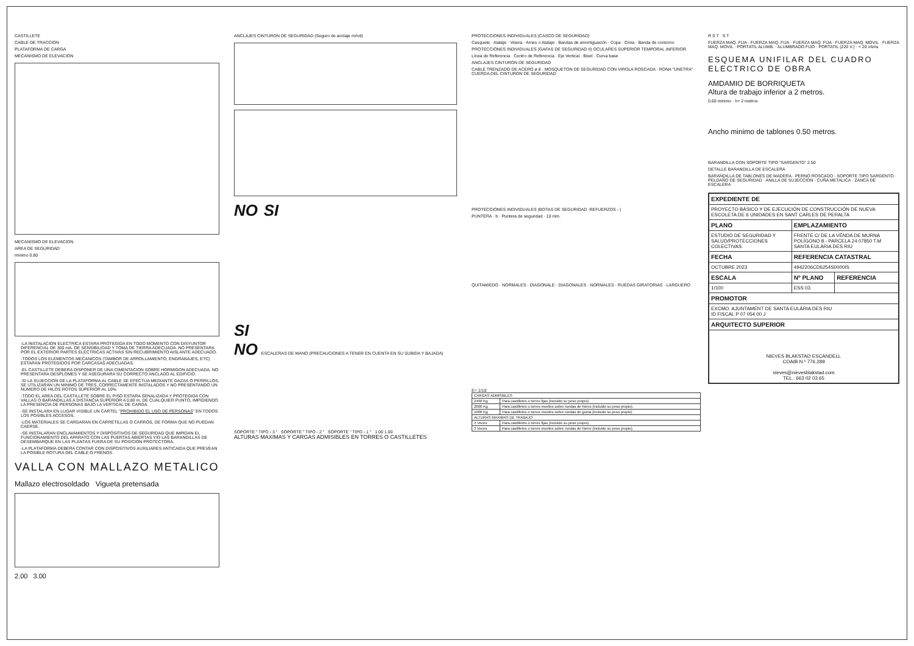CASTILLETE
CABLE DE TRACCION
PLATAFORMA DE CARGA
MECANISMO DE ELEVACION
MECANISMO DE ELEVACION
AREA DE SEGURIDAD
minimo 0.80
-LA INSTALACION ELECTRICA ESTARA PROTEGIDA EN TODO MOMENTO CON DISYUNTOR DIFERENCIAL DE 300 mA. DE SENSIBILIDAD Y TOMA DE TIERRA ADECUADA. NO PRESENTARA POR EL EXTERIOR PARTES ELECTRICAS ACTIVAS SIN RECUBRIMIENTO AISLANTE ADECUADO.
-TODOS LOS ELEMENTOS MECANICOS (TAMBOR DE ARROLLAMIENTO, ENGRANAJES, ETC) ESTARAN PROTEGIDOS POR CARCASAS ADECUADAS.
-EL CASTILLETE DEBERA DISPONER DE UNA CIMENTACION SOBRE HORMIGON ADECUADA. NO PRESENTARA DESPLOMES Y SE ASEGURARA SU CORRECTO ANCLADO AL EDIFICIO.
-SI LA SUJECCION DE LA PLATAFORMA AL CABLE SE EFECTUA MEDIANTE GAZAS O PERRILLOS, SE UTILIZARAN UN MINIMO DE TRES, CORRECTAMENTE INSTALADOS Y NO PRESENTANDO UN NUMERO DE HILOS ROTOS SUPERIOR AL 10%.
-TODO EL AREA DEL CASTILLETE SOBRE EL PISO ESTARA SENALIZADA Y PROTEGIDA CON VALLAS O BARANDILLAS A DISTANCIA SUPERIOR A 0.80 m. DE CUALQUIER PUNTO, IMPIDIENDO LA PRESENCIA DE PERSONAS BAJO LA VERTICAL DE CARGA.
-SE INSTALARA EN LUGAR VISIBLE UN CARTEL "PROHIBIDO EL USO DE PERSONAS" EN TODOS LOS POSIBLES ACCESOS.
-LOS MATERIALES SE CARGARAN EN CARRETILLAS O CARROS, DE FORMA QUE NO PUEDAN CAERSE.
-SE INSTALARAN ENCLAVAMIENTOS Y DISPOSITIVOS DE SEGURIDAD QUE IMPIDAN EL FUNCIONAMIENTO DEL APARATO CON LAS PUERTAS ABIERTAS Y/O LAS BARANDILLAS DE DESEMBARQUE EN LAS PLANTAS FUERA DE SU POSICION PROTECTORA.
-LA PLATAFORMA DEBERA CONTAR CON DISPOSITIVOS AUXILIARES ANTICAIDA QUE PREVEAN LA POSIBLE ROTURA DEL CABLE O FRENOS.
VALLA CON MALLAZO METALICO
Mallazo electrosoldado Vigueta pretensada
2.00 3.00
ANCLAJES CINTURON DE SEGURIDAD (Seguro de anclaje móvil)
NO SI
SI
NO ESCALERAS DE MANO (PRECAUCIONES A TENER EN CUENTA EN SU SUBIDA Y BAJADA)
SOPORTE " TIPO - 3 " SOPORTE " TIPO - 2 " SOPORTE " TIPO - 1 " 1.00 1.00
ALTURAS MAXIMAS Y CARGAS ADMISIBLES EN TORRES O CASTILLETES
PROTECCIONES INDIVIDUALES (CASCO DE SEGURIDAD)
Casquete · Atalaje · Visera · Arnes o Atalaje · Bandas de amortiguación · Copa · Cima · Banda de contorno
PROTECCIONES INDIVIDUALES (GAFAS DE SEGURIDAD II) OCULARES SUPERIOR TEMPORAL INFERIOR
Línea de Referencia · Centro de Referencia · Eje Vertical · Bisel · Curva base
ANCLAJES CINTURON DE SEGURIDAD
CABLE TRENZADO DE ACERO ø 8 · MOSQUETON DE SEGURIDAD CON VIROLA ROSCADA · RONA "UNETRA" · CUERDA DEL CINTURON DE SEGURIDAD
PROTECCIONES INDIVIDUALES (BOTAS DE SEGURIDAD -REFUERZOS - )
PUNTERA · b · Puntera de seguridad · 10 mm.
QUITAMIEDO · NORMALES · DIAGONALE · DIAGONALES · NORMALES · RUEDAS GIRATORIAS · LARGUERO
E= 1/10
| CARGAS ADMISIBLES | |
| 2400 Kg. | Para castilletes o torres fijas (incluido su peso propio). |
| 2000 Kg. | Para castilletes o torres moviles sobre ruedas de hierro (incluido su peso propio). |
| 1000 Kg. | Para castilletes o torres moviles sobre ruedas de goma (incluido su peso propio). |
| ALTURAS MAXIMAS DE TRABAJO | |
| 4 Veces | Para castilletes o torres fijas (incluido su peso propio). |
| 3 Veces | Para castilletes o torres moviles sobre ruedas de hierro (incluido su peso propio). |
R S T S T
FUERZA MAQ. FIJA · FUERZA MAQ. FIJA · FUERZA MAQ. FIJA · FUERZA MAQ. MOVIL · FUERZA MAQ. MOVIL · PORTATIL ALUMB. · ALUMBRADO FIJO · PORTATIL (220 V.) · < 20 ohms
ESQUEMA UNIFILAR DEL CUADRO ELECTRICO DE OBRA
AMDAMIO DE BORRIQUETA
Altura de trabajo inferior a 2 metros.
0.60 minimo · h< 2 metros
Ancho minimo de tablones 0.50 metros.
BARANDILLA CON SOPORTE TIPO "SARGENTO" 2.50
DETALLE BARANDILLA DE ESCALERA
BARANDILLA DE TABLONES DE MADERA · PERNO ROSCADO · SOPORTE TIPO SARGENTO · PELDAÑO DE SEGURIDAD · ANILLA DE SUJECCION · CUÑA METALICA · ZANCA DE ESCALERA
| EXPEDIENTE DE | | |
| PROYECTO BÁSICO Y DE EJECUCIÓN DE CONSTRUCCIÓN DE NUEVA ESCOLETA DE 6 UNIDADES EN SANT CARLES DE PERALTA | | |
| PLANO | EMPLAZAMIENTO | |
| ESTUDIO DE SEGURIDAD Y SALUD/PROTECCIONES COLECTIVAS. | FRENTE C/ DE LA VÉNDA DE MURNA POLÍGONO 8 - PARCELA 24 07850 T.M SANTA EULÀRIA DES RIU | |
| FECHA | REFERENCIA CATASTRAL | |
| OCTUBRE 2023 | 4942206CD6254S0000IS | |
| ESCALA | Nº PLANO | REFERENCIA |
| 1/100 | ESS 03 | |
| PROMOTOR | | |
| EXCMO. AJUNTAMENT DE SANTA EULÀRIA DES RIU ID FISCAL P 07 054 00 J | | |
| ARQUITECTO SUPERIOR | | |
| NIEVES BLAKSTAD ESCANDELL COAIB N.º 776.289 nieves@nievesblakstad.com TEL.: 663 02 03 65 | | |